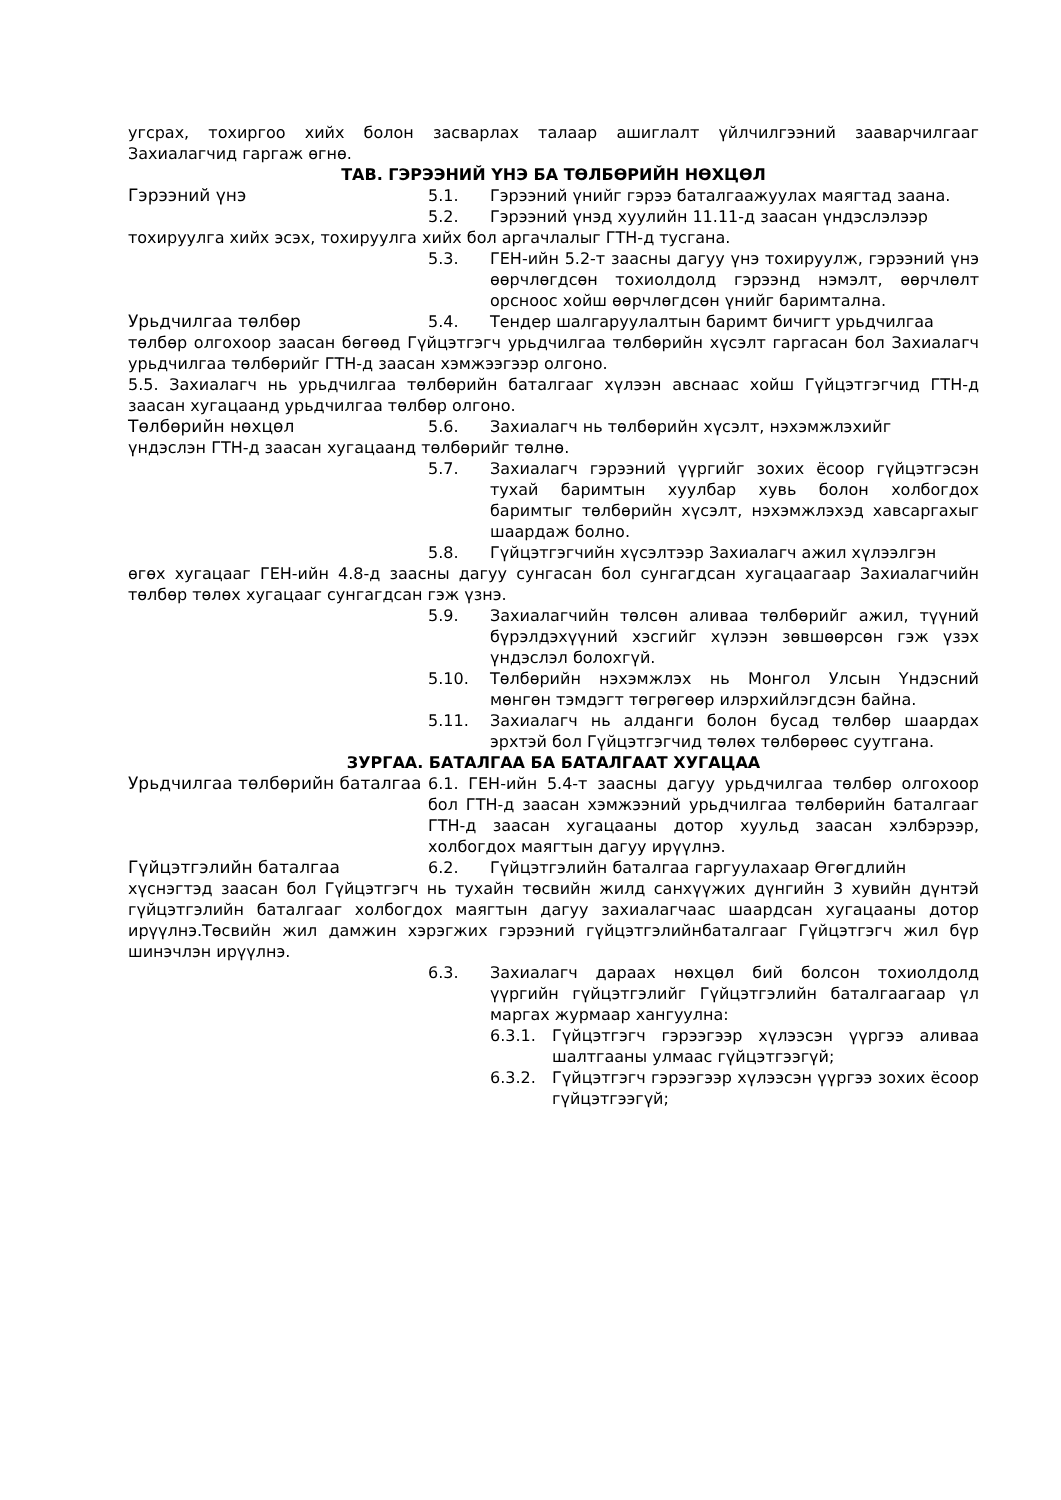угсрах, тохиргоо хийх болон засварлах талаар ашиглалт үйлчилгээний зааварчилгааг Захиалагчид гаргаж өгнө.
ТАВ. ГЭРЭЭНИЙ ҮНЭ БА ТӨЛБӨРИЙН НӨХЦӨЛ
Гэрээний үнэ 5.1. Гэрээний үнийг гэрээ баталгаажуулах маягтад заана.
5.2. Гэрээний үнэд хуулийн 11.11-д заасан үндэслэлээр
тохируулга хийх эсэх, тохируулга хийх бол аргачлалыг ГТН-д тусгана.
5.3. ГЕН-ийн 5.2-т заасны дагуу үнэ тохируулж, гэрээний үнэ өөрчлөгдсөн тохиолдолд гэрээнд нэмэлт, өөрчлөлт орсноос хойш өөрчлөгдсөн үнийг баримтална.
Урьдчилгаа төлбөр 5.4. Тендер шалгаруулалтын баримт бичигт урьдчилгаа
төлбөр олгохоор заасан бөгөөд Гүйцэтгэгч урьдчилгаа төлбөрийн хүсэлт гаргасан бол Захиалагч урьдчилгаа төлбөрийг ГТН-д заасан хэмжээгээр олгоно.
5.5. Захиалагч нь урьдчилгаа төлбөрийн баталгааг хүлээн авснаас хойш Гүйцэтгэгчид ГТН-д заасан хугацаанд урьдчилгаа төлбөр олгоно.
Төлбөрийн нөхцөл 5.6. Захиалагч нь төлбөрийн хүсэлт, нэхэмжлэхийг
үндэслэн ГТН-д заасан хугацаанд төлбөрийг төлнө.
5.7. Захиалагч гэрээний үүргийг зохих ёсоор гүйцэтгэсэн тухай баримтын хуулбар хувь болон холбогдох баримтыг төлбөрийн хүсэлт, нэхэмжлэхэд хавсаргахыг шаардаж болно.
5.8. Гүйцэтгэгчийн хүсэлтээр Захиалагч ажил хүлээлгэн
өгөх хугацааг ГЕН-ийн 4.8-д заасны дагуу сунгасан бол сунгагдсан хугацаагаар Захиалагчийн төлбөр төлөх хугацааг сунгагдсан гэж үзнэ.
5.9. Захиалагчийн төлсөн аливаа төлбөрийг ажил, түүний бүрэлдэхүүний хэсгийг хүлээн зөвшөөрсөн гэж үзэх үндэслэл болохгүй.
5.10. Төлбөрийн нэхэмжлэх нь Монгол Улсын Үндэсний мөнгөн тэмдэгт төгрөгөөр илэрхийлэгдсэн байна.
5.11. Захиалагч нь алданги болон бусад төлбөр шаардах эрхтэй бол Гүйцэтгэгчид төлөх төлбөрөөс суутгана.
ЗУРГАА. БАТАЛГАА БА БАТАЛГААТ ХУГАЦАА
Урьдчилгаа төлбөрийн баталгаа 6.1. ГЕН-ийн 5.4-т заасны дагуу урьдчилгаа төлбөр олгохоор бол ГТН-д заасан хэмжээний урьдчилгаа төлбөрийн баталгааг ГТН-д заасан хугацааны дотор хуульд заасан хэлбэрээр, холбогдох маягтын дагуу ирүүлнэ.
Гүйцэтгэлийн баталгаа 6.2. Гүйцэтгэлийн баталгаа гаргуулахаар Өгөгдлийн
хүснэгтэд заасан бол Гүйцэтгэгч нь тухайн төсвийн жилд санхүүжих дүнгийн 3 хувийн дүнтэй гүйцэтгэлийн баталгааг холбогдох маягтын дагуу захиалагчаас шаардсан хугацааны дотор ирүүлнэ.Төсвийн жил дамжин хэрэгжих гэрээний гүйцэтгэлийнбаталгааг Гүйцэтгэгч жил бүр шинэчлэн ирүүлнэ.
6.3. Захиалагч дараах нөхцөл бий болсон тохиолдолд үүргийн гүйцэтгэлийг Гүйцэтгэлийн баталгаагаар үл маргах журмаар хангуулна:
6.3.1. Гүйцэтгэгч гэрээгээр хүлээсэн үүргээ аливаа шалтгааны улмаас гүйцэтгээгүй;
6.3.2. Гүйцэтгэгч гэрээгээр хүлээсэн үүргээ зохих ёсоор гүйцэтгээгүй;